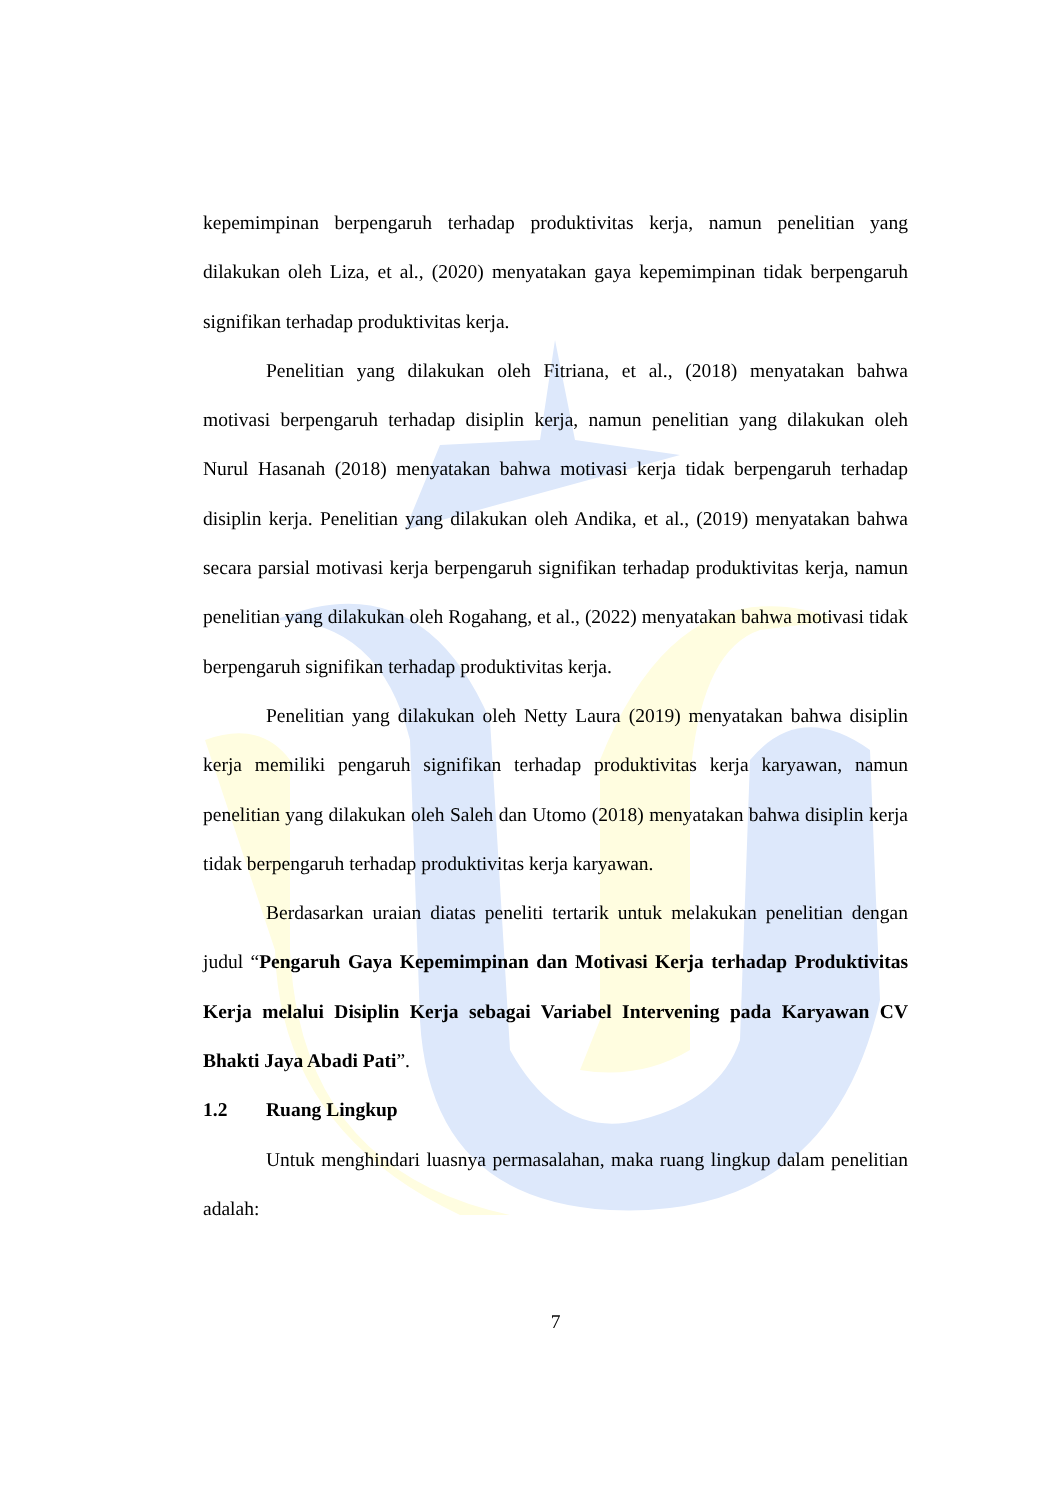kepemimpinan berpengaruh terhadap produktivitas kerja, namun penelitian yang dilakukan oleh Liza, et al., (2020) menyatakan gaya kepemimpinan tidak berpengaruh signifikan terhadap produktivitas kerja.
Penelitian yang dilakukan oleh Fitriana, et al., (2018) menyatakan bahwa motivasi berpengaruh terhadap disiplin kerja, namun penelitian yang dilakukan oleh Nurul Hasanah (2018) menyatakan bahwa motivasi kerja tidak berpengaruh terhadap disiplin kerja. Penelitian yang dilakukan oleh Andika, et al., (2019) menyatakan bahwa secara parsial motivasi kerja berpengaruh signifikan terhadap produktivitas kerja, namun penelitian yang dilakukan oleh Rogahang, et al., (2022) menyatakan bahwa motivasi tidak berpengaruh signifikan terhadap produktivitas kerja.
Penelitian yang dilakukan oleh Netty Laura (2019) menyatakan bahwa disiplin kerja memiliki pengaruh signifikan terhadap produktivitas kerja karyawan, namun penelitian yang dilakukan oleh Saleh dan Utomo (2018) menyatakan bahwa disiplin kerja tidak berpengaruh terhadap produktivitas kerja karyawan.
Berdasarkan uraian diatas peneliti tertarik untuk melakukan penelitian dengan judul “Pengaruh Gaya Kepemimpinan dan Motivasi Kerja terhadap Produktivitas Kerja melalui Disiplin Kerja sebagai Variabel Intervening pada Karyawan CV Bhakti Jaya Abadi Pati”.
1.2 Ruang Lingkup
Untuk menghindari luasnya permasalahan, maka ruang lingkup dalam penelitian adalah:
7